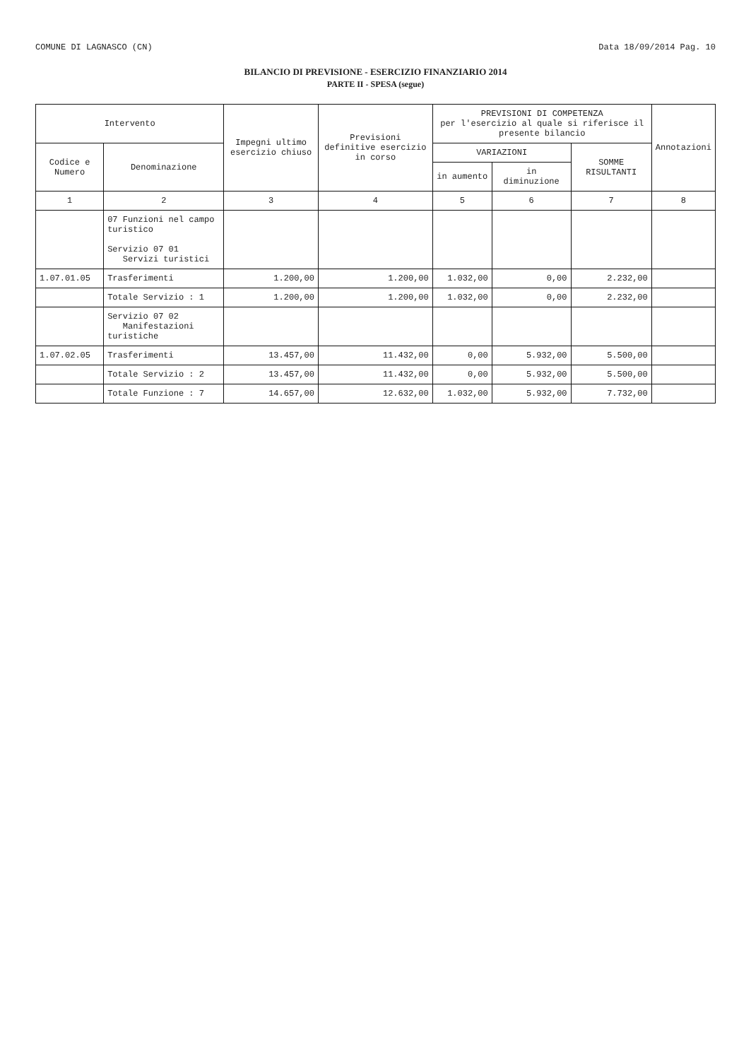COMUNE DI LAGNASCO (CN) Data 18/09/2014 Pag. 10
BILANCIO DI PREVISIONE - ESERCIZIO FINANZIARIO 2014
PARTE II - SPESA (segue)
| Intervento | | Impegni ultimo esercizio chiuso | Previsioni definitive esercizio in corso | PREVISIONI DI COMPETENZA per l'esercizio al quale si riferisce il presente bilancio | | | Annotazioni |
| --- | --- | --- | --- | --- | --- | --- | --- |
| Codice e Numero | Denominazione | | | VARIAZIONI | | SOMME RISULTANTI | |
| | | | | in aumento | in diminuzione | | |
| 1 | 2 | 3 | 4 | 5 | 6 | 7 | 8 |
| | 07 Funzioni nel campo turistico Servizio 07 01 Servizi turistici | | | | | | |
| 1.07.01.05 | Trasferimenti | 1.200,00 | 1.200,00 | 1.032,00 | 0,00 | 2.232,00 | |
| | Totale Servizio : 1 | 1.200,00 | 1.200,00 | 1.032,00 | 0,00 | 2.232,00 | |
| | Servizio 07 02 Manifestazioni turistiche | | | | | | |
| 1.07.02.05 | Trasferimenti | 13.457,00 | 11.432,00 | 0,00 | 5.932,00 | 5.500,00 | |
| | Totale Servizio : 2 | 13.457,00 | 11.432,00 | 0,00 | 5.932,00 | 5.500,00 | |
| | Totale Funzione : 7 | 14.657,00 | 12.632,00 | 1.032,00 | 5.932,00 | 7.732,00 | |